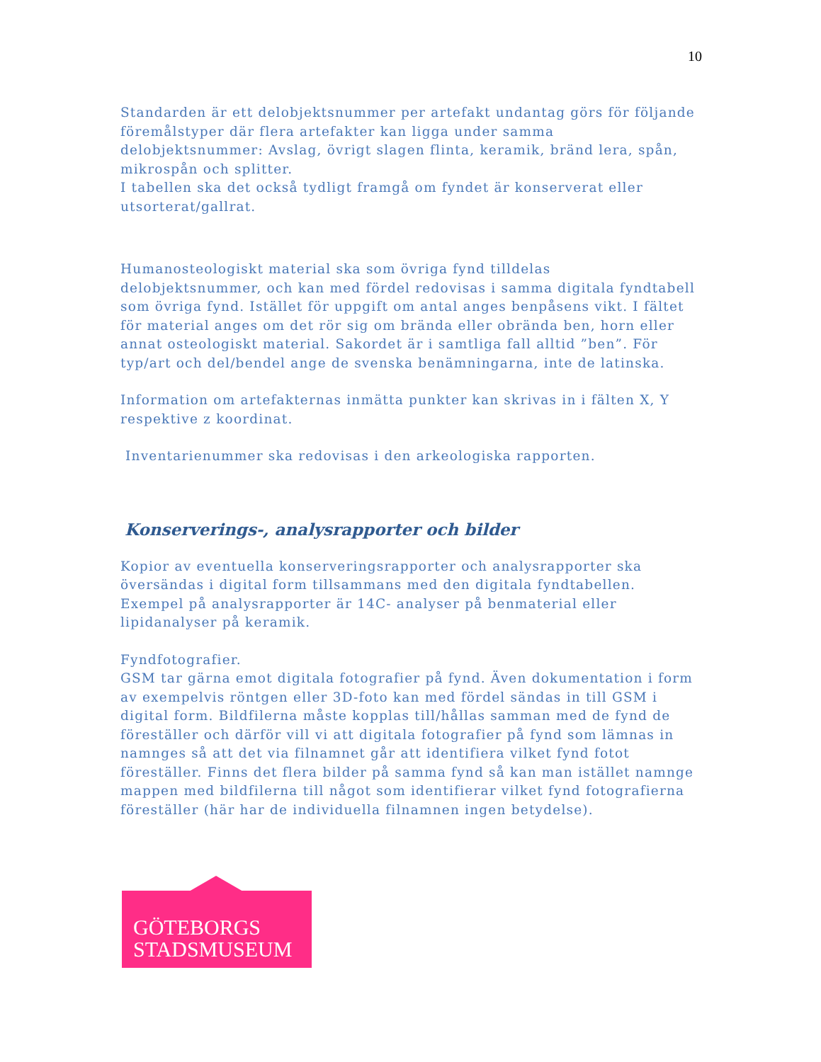10
Standarden är ett delobjektsnummer per artefakt undantag görs för följande föremålstyper där flera artefakter kan ligga under samma delobjektsnummer: Avslag, övrigt slagen flinta, keramik, bränd lera, spån, mikrospån och splitter.
I tabellen ska det också tydligt framgå om fyndet är konserverat eller utsorterat/gallrat.
Humanosteologiskt material ska som övriga fynd tilldelas delobjektsnummer, och kan med fördel redovisas i samma digitala fyndtabell som övriga fynd. Istället för uppgift om antal anges benpåsens vikt. I fältet för material anges om det rör sig om brända eller obrända ben, horn eller annat osteologiskt material. Sakordet är i samtliga fall alltid ”ben”. För typ/art och del/bendel ange de svenska benämningarna, inte de latinska.
Information om artefakternas inmätta punkter kan skrivas in i fälten X, Y respektive z koordinat.
Inventarienummer ska redovisas i den arkeologiska rapporten.
Konserverings-, analysrapporter och bilder
Kopior av eventuella konserveringsrapporter och analysrapporter ska översändas i digital form tillsammans med den digitala fyndtabellen. Exempel på analysrapporter är 14C- analyser på benmaterial eller lipidanalyser på keramik.
Fyndfotografier.
GSM tar gärna emot digitala fotografier på fynd. Även dokumentation i form av exempelvis röntgen eller 3D-foto kan med fördel sändas in till GSM i digital form. Bildfilerna måste kopplas till/hållas samman med de fynd de föreställer och därför vill vi att digitala fotografier på fynd som lämnas in namnges så att det via filnamnet går att identifiera vilket fynd fotot föreställer. Finns det flera bilder på samma fynd så kan man istället namnge mappen med bildfilerna till något som identifierar vilket fynd fotografierna föreställer (här har de individuella filnamnen ingen betydelse).
GÖTEBORGS
STADSMUSEUM